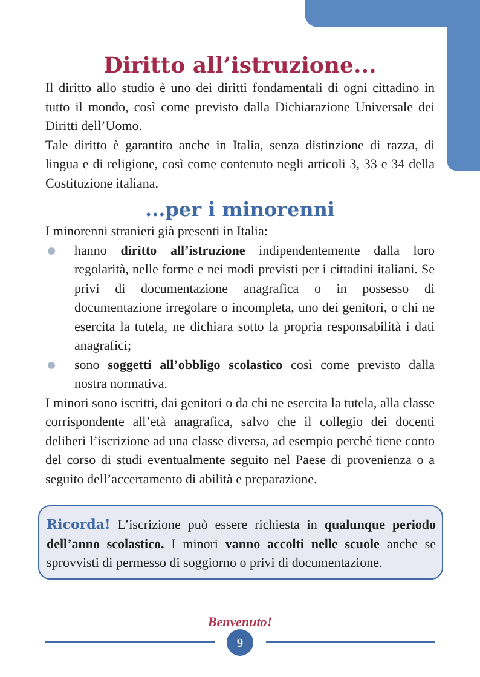Diritto all’istruzione...
Il diritto allo studio è uno dei diritti fondamentali di ogni cittadino in tutto il mondo, così come previsto dalla Dichiarazione Universale dei Diritti dell’Uomo.
Tale diritto è garantito anche in Italia, senza distinzione di razza, di lingua e di religione, così come contenuto negli articoli 3, 33 e 34 della Costituzione italiana.
...per i minorenni
I minorenni stranieri già presenti in Italia:
hanno diritto all’istruzione indipendentemente dalla loro regolarità, nelle forme e nei modi previsti per i cittadini italiani. Se privi di documentazione anagrafica o in possesso di documentazione irregolare o incompleta, uno dei genitori, o chi ne esercita la tutela, ne dichiara sotto la propria responsabilità i dati anagrafici;
sono soggetti all’obbligo scolastico così come previsto dalla nostra normativa.
I minori sono iscritti, dai genitori o da chi ne esercita la tutela, alla classe corrispondente all’età anagrafica, salvo che il collegio dei docenti deliberi l’iscrizione ad una classe diversa, ad esempio perché tiene conto del corso di studi eventualmente seguito nel Paese di provenienza o a seguito dell’accertamento di abilità e preparazione.
Ricorda! L’iscrizione può essere richiesta in qualunque periodo dell’anno scolastico. I minori vanno accolti nelle scuole anche se sprovvisti di permesso di soggiorno o privi di documentazione.
Benvenuto!
9